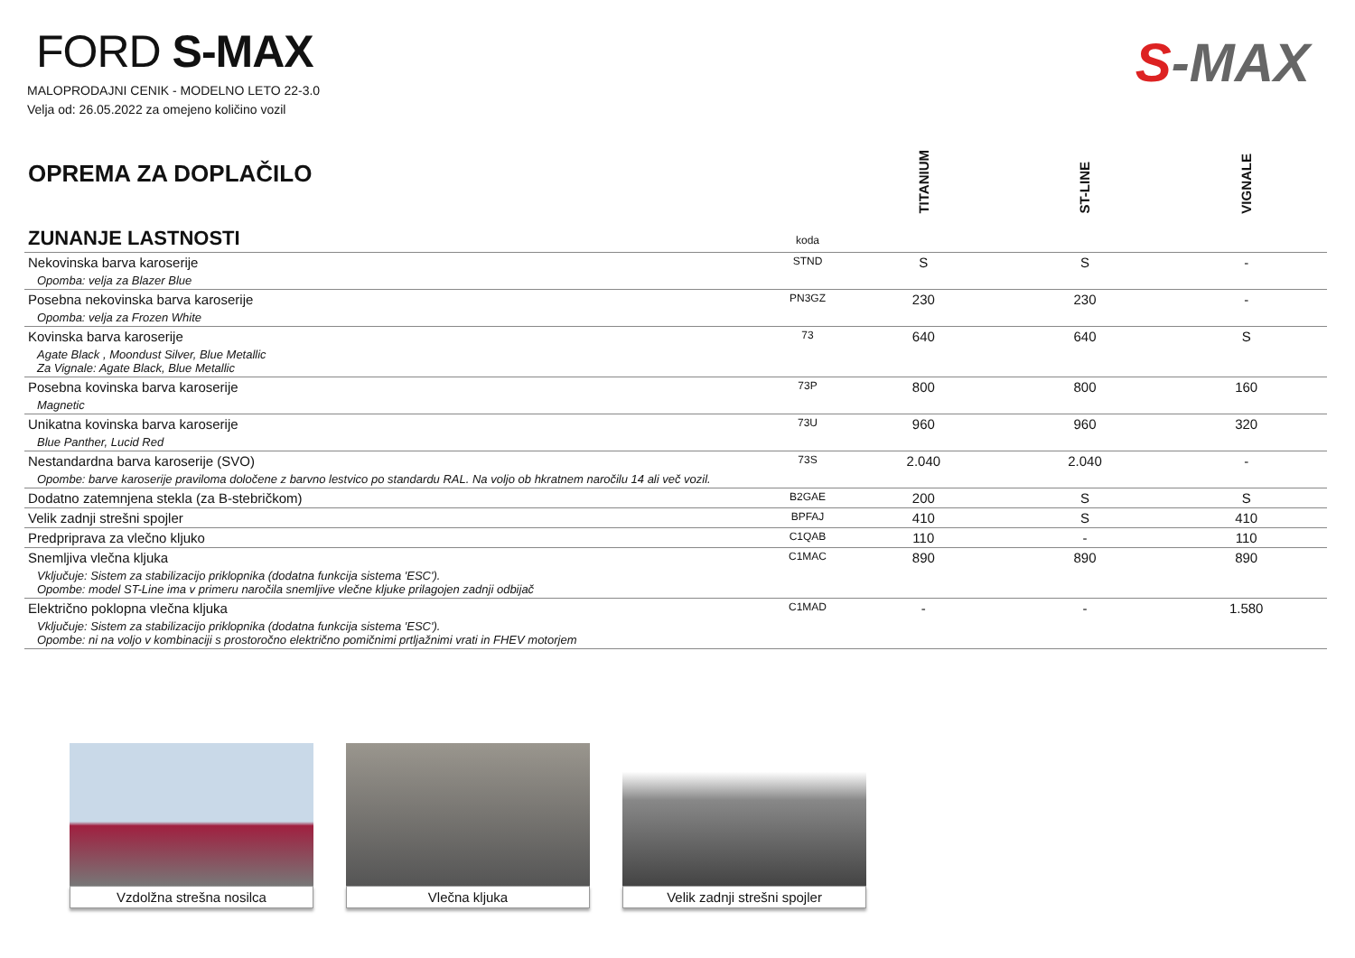FORD S-MAX
MALOPRODAJNI CENIK - MODELNO LETO 22-3.0
Velja od: 26.05.2022 za omejeno količino vozil
S-MAX
| OPREMA ZA DOPLAČILO | | TITANIUM | ST-LINE | VIGNALE |
| --- | --- | --- | --- | --- |
| ZUNANJE LASTNOSTI | koda | | | |
| Nekovinska barva karoserije | STND | S | S | - |
| Opomba: velja za Blazer Blue | | | | |
| Posebna nekovinska barva karoserije | PN3GZ | 230 | 230 | - |
| Opomba: velja za Frozen White | | | | |
| Kovinska barva karoserije | 73 | 640 | 640 | S |
| Agate Black , Moondust Silver, Blue Metallic Za Vignale: Agate Black, Blue Metallic | | | | |
| Posebna kovinska barva karoserije | 73P | 800 | 800 | 160 |
| Magnetic | | | | |
| Unikatna kovinska barva karoserije | 73U | 960 | 960 | 320 |
| Blue Panther, Lucid Red | | | | |
| Nestandardna barva karoserije (SVO) | 73S | 2.040 | 2.040 | - |
| Opombe: barve karoserije praviloma določene z barvno lestvico po standardu RAL. Na voljo ob hkratnem naročilu 14 ali več vozil. | | | | |
| Dodatno zatemnjena stekla (za B-stebričkom) | B2GAE | 200 | S | S |
| Velik zadnji strešni spojler | BPFAJ | 410 | S | 410 |
| Predpriprava za vlečno kljuko | C1QAB | 110 | - | 110 |
| Snemljiva vlečna kljuka | C1MAC | 890 | 890 | 890 |
| Vključuje: Sistem za stabilizacijo priklopnika (dodatna funkcija sistema 'ESC'). Opombe: model ST-Line ima v primeru naročila snemljive vlečne kljuke prilagojen zadnji odbijač | | | | |
| Električno poklopna vlečna kljuka | C1MAD | - | - | 1.580 |
| Vključuje: Sistem za stabilizacijo priklopnika (dodatna funkcija sistema 'ESC'). Opombe: ni na voljo v kombinaciji s prostoročno električno pomičnimi prtljažnimi vrati in FHEV motorjem | | | | |
Vzdolžna strešna nosilca Vlečna kljuka Velik zadnji strešni spojler